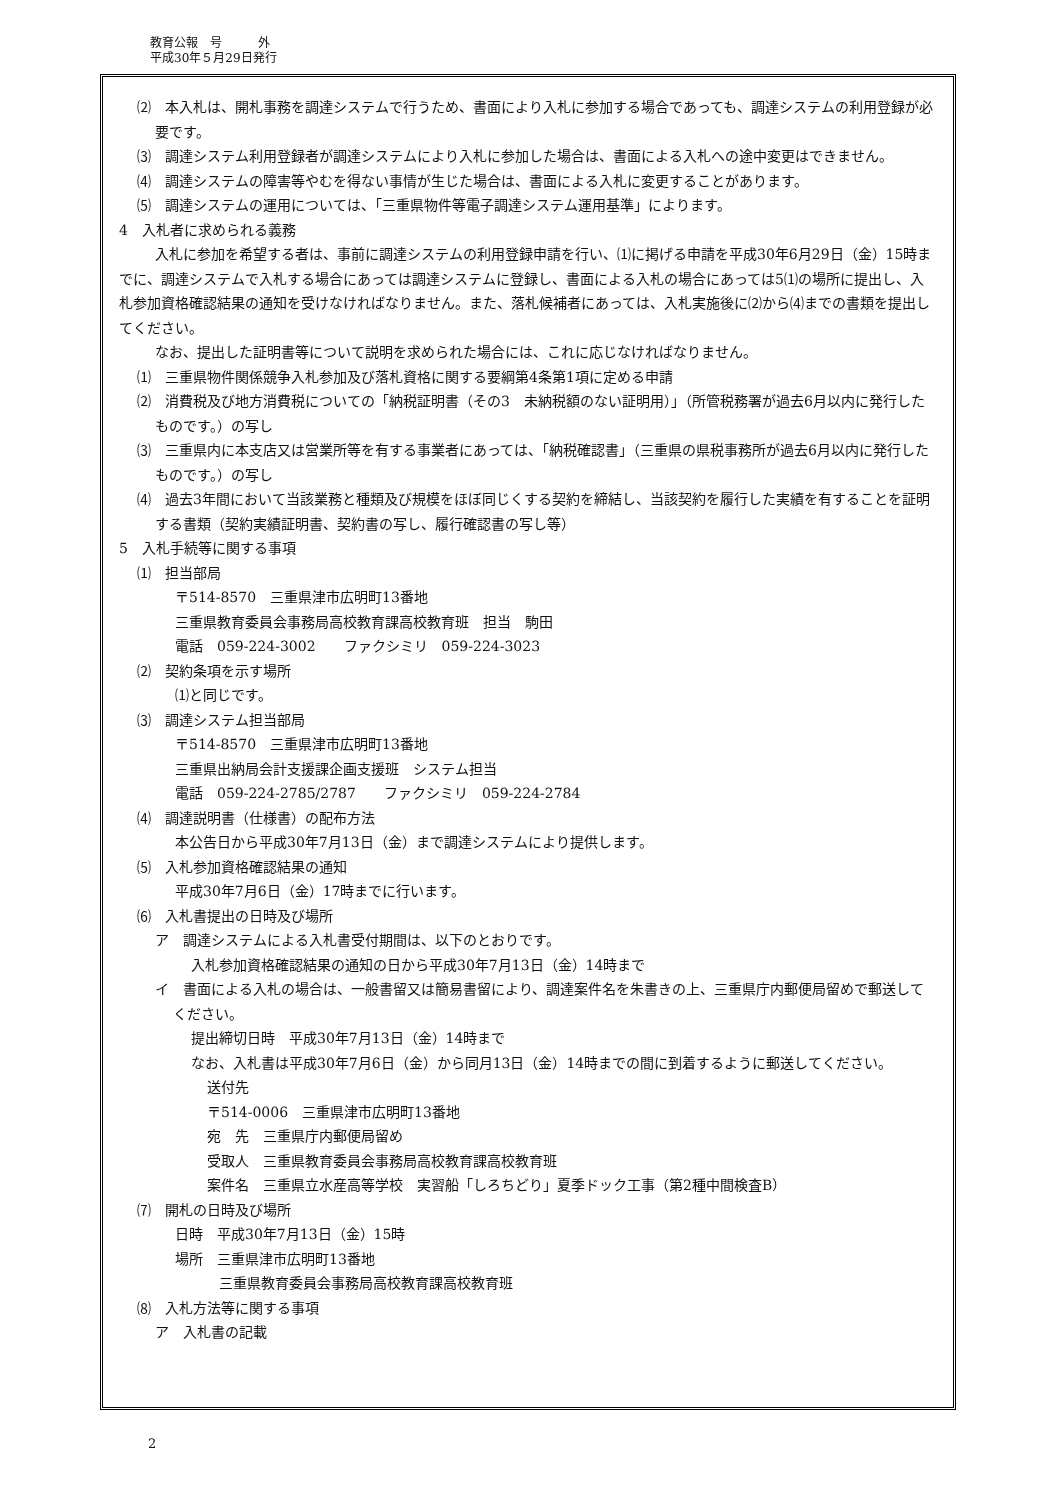教育公報　号　　　外
平成30年５月29日発行
⑵　本入札は、開札事務を調達システムで行うため、書面により入札に参加する場合であっても、調達システムの利用登録が必要です。
⑶　調達システム利用登録者が調達システムにより入札に参加した場合は、書面による入札への途中変更はできません。
⑷　調達システムの障害等やむを得ない事情が生じた場合は、書面による入札に変更することがあります。
⑸　調達システムの運用については、「三重県物件等電子調達システム運用基準」によります。
4　入札者に求められる義務
入札に参加を希望する者は、事前に調達システムの利用登録申請を行い、⑴に掲げる申請を平成30年6月29日（金）15時までに、調達システムで入札する場合にあっては調達システムに登録し、書面による入札の場合にあっては5⑴の場所に提出し、入札参加資格確認結果の通知を受けなければなりません。また、落札候補者にあっては、入札実施後に⑵から⑷までの書類を提出してください。
なお、提出した証明書等について説明を求められた場合には、これに応じなければなりません。
⑴　三重県物件関係競争入札参加及び落札資格に関する要綱第4条第1項に定める申請
⑵　消費税及び地方消費税についての「納税証明書（その3　未納税額のない証明用）」（所管税務署が過去6月以内に発行したものです。）の写し
⑶　三重県内に本支店又は営業所等を有する事業者にあっては、「納税確認書」（三重県の県税事務所が過去6月以内に発行したものです。）の写し
⑷　過去3年間において当該業務と種類及び規模をほぼ同じくする契約を締結し、当該契約を履行した実績を有することを証明する書類（契約実績証明書、契約書の写し、履行確認書の写し等）
5　入札手続等に関する事項
⑴　担当部局
〒514-8570　三重県津市広明町13番地
三重県教育委員会事務局高校教育課高校教育班　担当　駒田
電話　059-224-3002　　ファクシミリ　059-224-3023
⑵　契約条項を示す場所
⑴と同じです。
⑶　調達システム担当部局
〒514-8570　三重県津市広明町13番地
三重県出納局会計支援課企画支援班　システム担当
電話　059-224-2785/2787　　ファクシミリ　059-224-2784
⑷　調達説明書（仕様書）の配布方法
本公告日から平成30年7月13日（金）まで調達システムにより提供します。
⑸　入札参加資格確認結果の通知
平成30年7月6日（金）17時までに行います。
⑹　入札書提出の日時及び場所
ア　調達システムによる入札書受付期間は、以下のとおりです。
入札参加資格確認結果の通知の日から平成30年7月13日（金）14時まで
イ　書面による入札の場合は、一般書留又は簡易書留により、調達案件名を朱書きの上、三重県庁内郵便局留めで郵送してください。
提出締切日時　平成30年7月13日（金）14時まで
なお、入札書は平成30年7月6日（金）から同月13日（金）14時までの間に到着するように郵送してください。
送付先
〒514-0006　三重県津市広明町13番地
宛　先　三重県庁内郵便局留め
受取人　三重県教育委員会事務局高校教育課高校教育班
案件名　三重県立水産高等学校　実習船「しろちどり」夏季ドック工事（第2種中間検査B）
⑺　開札の日時及び場所
日時　平成30年7月13日（金）15時
場所　三重県津市広明町13番地
三重県教育委員会事務局高校教育課高校教育班
⑻　入札方法等に関する事項
ア　入札書の記載
2